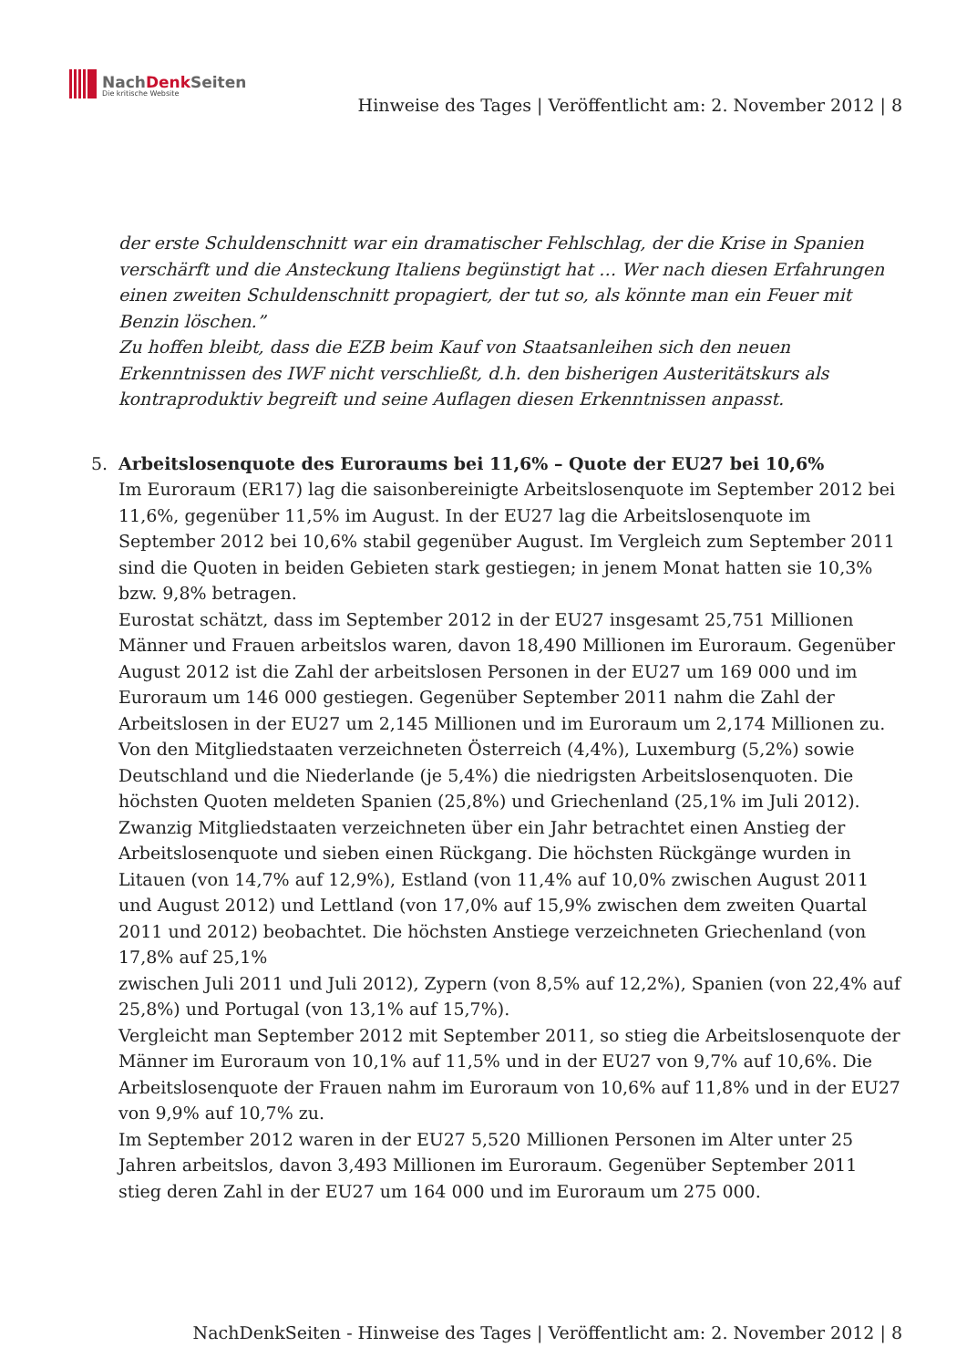NachDenk Seiten
Die kritische Website
Hinweise des Tages | Veröffentlicht am: 2. November 2012 | 8
der erste Schuldenschnitt war ein dramatischer Fehlschlag, der die Krise in Spanien verschärft und die Ansteckung Italiens begünstigt hat … Wer nach diesen Erfahrungen einen zweiten Schuldenschnitt propagiert, der tut so, als könnte man ein Feuer mit Benzin löschen.”
Zu hoffen bleibt, dass die EZB beim Kauf von Staatsanleihen sich den neuen Erkenntnissen des IWF nicht verschließt, d.h. den bisherigen Austeritätskurs als kontraproduktiv begreift und seine Auflagen diesen Erkenntnissen anpasst.
5. Arbeitslosenquote des Euroraums bei 11,6% – Quote der EU27 bei 10,6%
Im Euroraum (ER17) lag die saisonbereinigte Arbeitslosenquote im September 2012 bei 11,6%, gegenüber 11,5% im August. In der EU27 lag die Arbeitslosenquote im September 2012 bei 10,6% stabil gegenüber August. Im Vergleich zum September 2011 sind die Quoten in beiden Gebieten stark gestiegen; in jenem Monat hatten sie 10,3% bzw. 9,8% betragen.
Eurostat schätzt, dass im September 2012 in der EU27 insgesamt 25,751 Millionen Männer und Frauen arbeitslos waren, davon 18,490 Millionen im Euroraum. Gegenüber August 2012 ist die Zahl der arbeitslosen Personen in der EU27 um 169 000 und im Euroraum um 146 000 gestiegen. Gegenüber September 2011 nahm die Zahl der Arbeitslosen in der EU27 um 2,145 Millionen und im Euroraum um 2,174 Millionen zu.
Von den Mitgliedstaaten verzeichneten Österreich (4,4%), Luxemburg (5,2%) sowie Deutschland und die Niederlande (je 5,4%) die niedrigsten Arbeitslosenquoten. Die höchsten Quoten meldeten Spanien (25,8%) und Griechenland (25,1% im Juli 2012).
Zwanzig Mitgliedstaaten verzeichneten über ein Jahr betrachtet einen Anstieg der Arbeitslosenquote und sieben einen Rückgang. Die höchsten Rückgänge wurden in Litauen (von 14,7% auf 12,9%), Estland (von 11,4% auf 10,0% zwischen August 2011 und August 2012) und Lettland (von 17,0% auf 15,9% zwischen dem zweiten Quartal 2011 und 2012) beobachtet. Die höchsten Anstiege verzeichneten Griechenland (von 17,8% auf 25,1%
zwischen Juli 2011 und Juli 2012), Zypern (von 8,5% auf 12,2%), Spanien (von 22,4% auf 25,8%) und Portugal (von 13,1% auf 15,7%).
Vergleicht man September 2012 mit September 2011, so stieg die Arbeitslosenquote der Männer im Euroraum von 10,1% auf 11,5% und in der EU27 von 9,7% auf 10,6%. Die Arbeitslosenquote der Frauen nahm im Euroraum von 10,6% auf 11,8% und in der EU27 von 9,9% auf 10,7% zu.
Im September 2012 waren in der EU27 5,520 Millionen Personen im Alter unter 25 Jahren arbeitslos, davon 3,493 Millionen im Euroraum. Gegenüber September 2011 stieg deren Zahl in der EU27 um 164 000 und im Euroraum um 275 000.
NachDenkSeiten - Hinweise des Tages | Veröffentlicht am: 2. November 2012 | 8